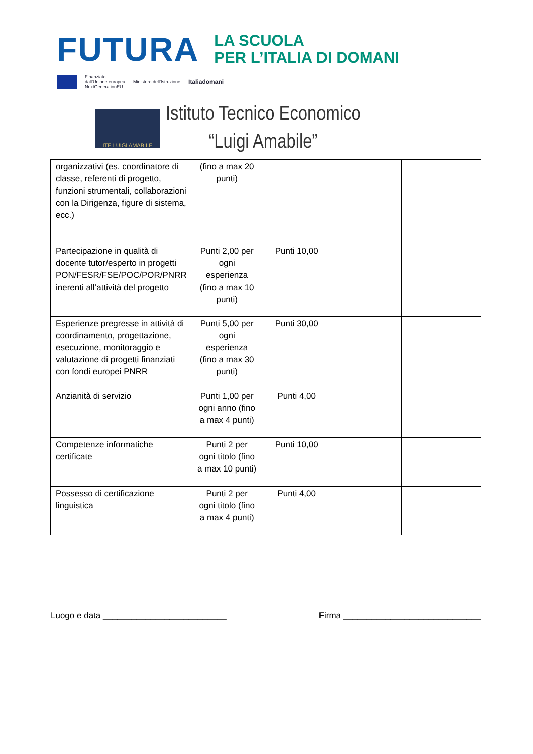FUTURA
LA SCUOLA
PER L’ITALIA DI DOMANI
Finanziato
dall’Unione europea
NextGenerationEU Ministero dell’Istruzione Italiadomani
ITE LUIGI AMABILE
Istituto Tecnico Economico
“Luigi Amabile”
| organizzativi (es. coordinatore di classe, referenti di progetto, funzioni strumentali, collaborazioni con la Dirigenza, figure di sistema, ecc.) | (fino a max 20 punti) | | | |
| Partecipazione in qualità di docente tutor/esperto in progetti PON/FESR/FSE/POC/POR/PNRR inerenti all’attività del progetto | Punti 2,00 per ogni esperienza (fino a max 10 punti) | Punti 10,00 | | |
| Esperienze pregresse in attività di coordinamento, progettazione, esecuzione, monitoraggio e valutazione di progetti finanziati con fondi europei PNRR | Punti 5,00 per ogni esperienza (fino a max 30 punti) | Punti 30,00 | | |
| Anzianità di servizio | Punti 1,00 per ogni anno (fino a max 4 punti) | Punti 4,00 | | |
| Competenze informatiche certificate | Punti 2 per ogni titolo (fino a max 10 punti) | Punti 10,00 | | |
| Possesso di certificazione linguistica | Punti 2 per ogni titolo (fino a max 4 punti) | Punti 4,00 | | |
Luogo e data __________________________ Firma _____________________________